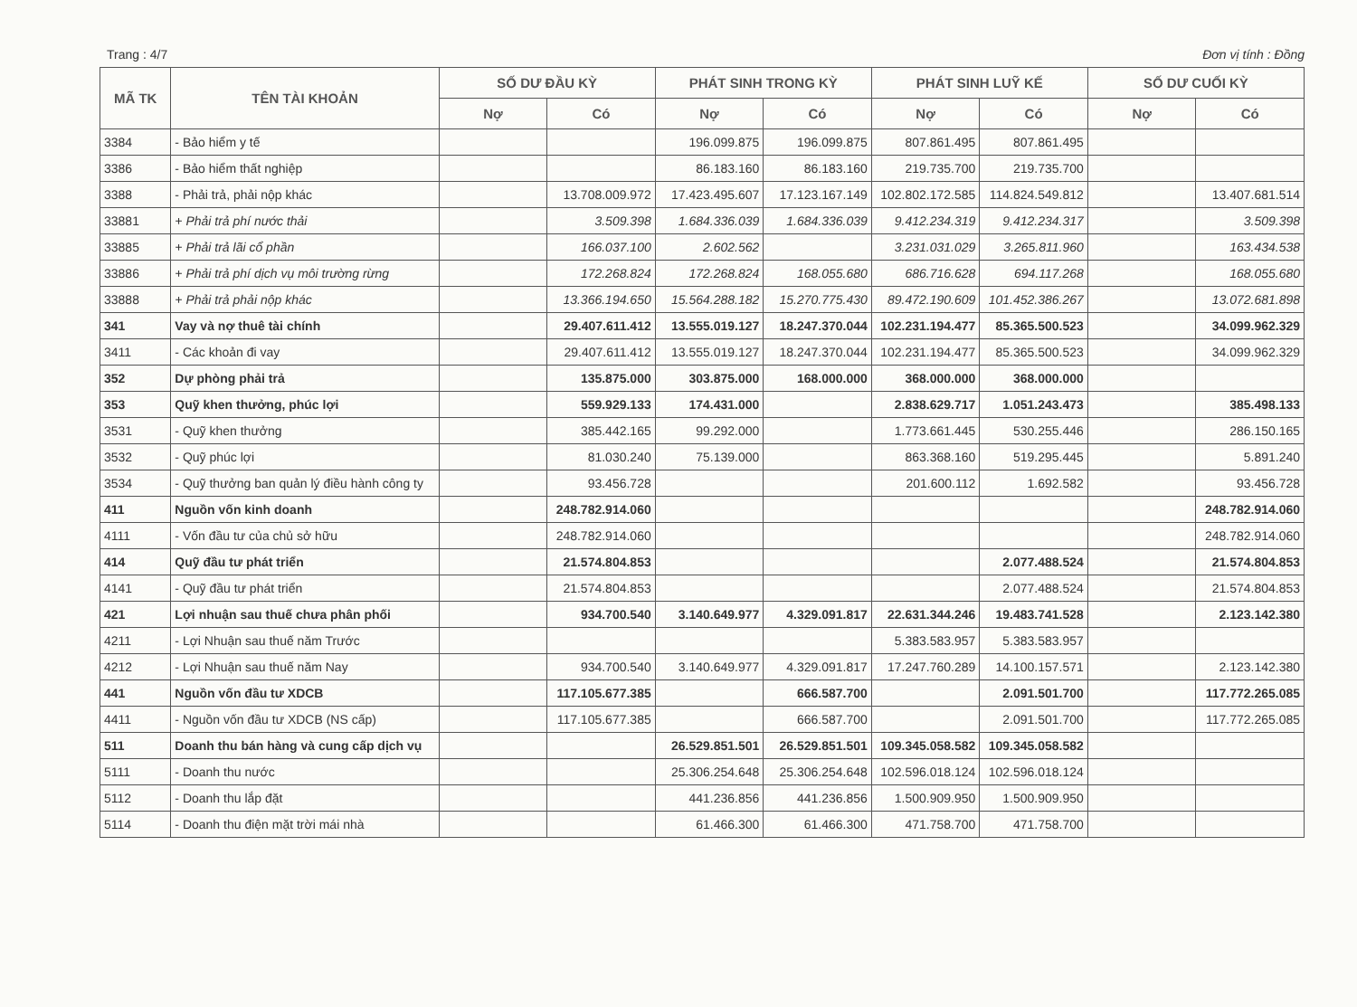Trang : 4/7 Đơn vị tính : Đồng
| MÃ TK | TÊN TÀI KHOẢN | SỐ DƯ ĐẦU KỲ | | PHÁT SINH TRONG KỲ | | PHÁT SINH LUỸ KẾ | | SỐ DƯ CUỐI KỲ | |
| --- | --- | --- | --- | --- | --- | --- | --- | --- | --- |
| | | Nợ | Có | Nợ | Có | Nợ | Có | Nợ | Có |
| 3384 | - Bảo hiểm y tế | | | 196.099.875 | 196.099.875 | 807.861.495 | 807.861.495 | | |
| 3386 | - Bảo hiểm thất nghiệp | | | 86.183.160 | 86.183.160 | 219.735.700 | 219.735.700 | | |
| 3388 | - Phải trả, phải nộp khác | | 13.708.009.972 | 17.423.495.607 | 17.123.167.149 | 102.802.172.585 | 114.824.549.812 | | 13.407.681.514 |
| 33881 | + Phải trả phí nước thải | | 3.509.398 | 1.684.336.039 | 1.684.336.039 | 9.412.234.319 | 9.412.234.317 | | 3.509.398 |
| 33885 | + Phải trả lãi cổ phần | | 166.037.100 | 2.602.562 | | 3.231.031.029 | 3.265.811.960 | | 163.434.538 |
| 33886 | + Phải trả phí dịch vụ môi trường rừng | | 172.268.824 | 172.268.824 | 168.055.680 | 686.716.628 | 694.117.268 | | 168.055.680 |
| 33888 | + Phải trả phải nộp khác | | 13.366.194.650 | 15.564.288.182 | 15.270.775.430 | 89.472.190.609 | 101.452.386.267 | | 13.072.681.898 |
| 341 | Vay và nợ thuê tài chính | | 29.407.611.412 | 13.555.019.127 | 18.247.370.044 | 102.231.194.477 | 85.365.500.523 | | 34.099.962.329 |
| 3411 | - Các khoản đi vay | | 29.407.611.412 | 13.555.019.127 | 18.247.370.044 | 102.231.194.477 | 85.365.500.523 | | 34.099.962.329 |
| 352 | Dự phòng phải trả | | 135.875.000 | 303.875.000 | 168.000.000 | 368.000.000 | 368.000.000 | | |
| 353 | Quỹ khen thưởng, phúc lợi | | 559.929.133 | 174.431.000 | | 2.838.629.717 | 1.051.243.473 | | 385.498.133 |
| 3531 | - Quỹ khen thưởng | | 385.442.165 | 99.292.000 | | 1.773.661.445 | 530.255.446 | | 286.150.165 |
| 3532 | - Quỹ phúc lợi | | 81.030.240 | 75.139.000 | | 863.368.160 | 519.295.445 | | 5.891.240 |
| 3534 | - Quỹ thưởng ban quản lý điều hành công ty | | 93.456.728 | | | 201.600.112 | 1.692.582 | | 93.456.728 |
| 411 | Nguồn vốn kinh doanh | | 248.782.914.060 | | | | | | 248.782.914.060 |
| 4111 | - Vốn đầu tư của chủ sở hữu | | 248.782.914.060 | | | | | | 248.782.914.060 |
| 414 | Quỹ đầu tư phát triển | | 21.574.804.853 | | | | 2.077.488.524 | | 21.574.804.853 |
| 4141 | - Quỹ đầu tư phát triển | | 21.574.804.853 | | | | 2.077.488.524 | | 21.574.804.853 |
| 421 | Lợi nhuận sau thuế chưa phân phối | | 934.700.540 | 3.140.649.977 | 4.329.091.817 | 22.631.344.246 | 19.483.741.528 | | 2.123.142.380 |
| 4211 | - Lợi Nhuận sau thuế năm Trước | | | | | 5.383.583.957 | 5.383.583.957 | | |
| 4212 | - Lợi Nhuận sau thuế năm Nay | | 934.700.540 | 3.140.649.977 | 4.329.091.817 | 17.247.760.289 | 14.100.157.571 | | 2.123.142.380 |
| 441 | Nguồn vốn đầu tư XDCB | | 117.105.677.385 | | 666.587.700 | | 2.091.501.700 | | 117.772.265.085 |
| 4411 | - Nguồn vốn đầu tư XDCB (NS cấp) | | 117.105.677.385 | | 666.587.700 | | 2.091.501.700 | | 117.772.265.085 |
| 511 | Doanh thu bán hàng và cung cấp dịch vụ | | | 26.529.851.501 | 26.529.851.501 | 109.345.058.582 | 109.345.058.582 | | |
| 5111 | - Doanh thu nước | | | 25.306.254.648 | 25.306.254.648 | 102.596.018.124 | 102.596.018.124 | | |
| 5112 | - Doanh thu lắp đặt | | | 441.236.856 | 441.236.856 | 1.500.909.950 | 1.500.909.950 | | |
| 5114 | - Doanh thu điện mặt trời mái nhà | | | 61.466.300 | 61.466.300 | 471.758.700 | 471.758.700 | | |